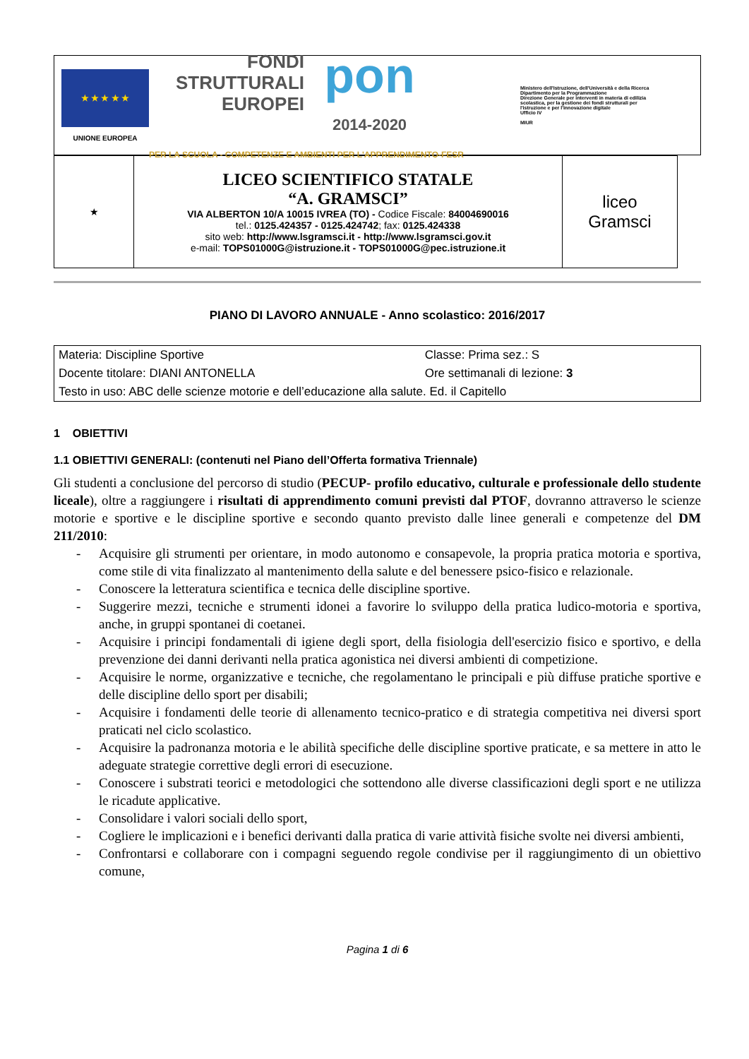★ ★ ★ ★ ★
UNIONE EUROPEA
FONDI
STRUTTURALI
EUROPEI
pon
2014-2020
PER LA SCUOLA - COMPETENZE E AMBIENTI PER L'APPRENDIMENTO-FESR
Ministero dell'Istruzione, dell'Università e della Ricerca
Dipartimento per la Programmazione
Direzione Generale per interventi in materia di edilizia scolastica, per la gestione dei fondi strutturali per l'istruzione e per l'innovazione digitale
Ufficio IV
MIUR
| ★ | LICEO SCIENTIFICO STATALE “A. GRAMSCI” VIA ALBERTON 10/A 10015 IVREA (TO) - Codice Fiscale: 84004690016 tel.: 0125.424357 - 0125.424742 ; fax: 0125.424338 sito web: http://www.lsgramsci.it - http://www.lsgramsci.gov.it e-mail: TOPS01000G@istruzione.it - TOPS01000G@pec.istruzione.it | liceo Gramsci |
PIANO DI LAVORO ANNUALE - Anno scolastico: 2016/2017
| Materia: Discipline Sportive | Classe: Prima sez.: S |
| Docente titolare: DIANI ANTONELLA | Ore settimanali di lezione: 3 |
| Testo in uso: ABC delle scienze motorie e dell’educazione alla salute. Ed. il Capitello | |
1 OBIETTIVI
1.1 OBIETTIVI GENERALI: (contenuti nel Piano dell’Offerta formativa Triennale)
Gli studenti a conclusione del percorso di studio (PECUP- profilo educativo, culturale e professionale dello studente liceale), oltre a raggiungere i risultati di apprendimento comuni previsti dal PTOF, dovranno attraverso le scienze motorie e sportive e le discipline sportive e secondo quanto previsto dalle linee generali e competenze del DM 211/2010:
- Acquisire gli strumenti per orientare, in modo autonomo e consapevole, la propria pratica motoria e sportiva, come stile di vita finalizzato al mantenimento della salute e del benessere psico-fisico e relazionale.
- Conoscere la letteratura scientifica e tecnica delle discipline sportive.
- Suggerire mezzi, tecniche e strumenti idonei a favorire lo sviluppo della pratica ludico-motoria e sportiva, anche, in gruppi spontanei di coetanei.
- Acquisire i principi fondamentali di igiene degli sport, della fisiologia dell'esercizio fisico e sportivo, e della prevenzione dei danni derivanti nella pratica agonistica nei diversi ambienti di competizione.
- Acquisire le norme, organizzative e tecniche, che regolamentano le principali e più diffuse pratiche sportive e delle discipline dello sport per disabili;
- Acquisire i fondamenti delle teorie di allenamento tecnico-pratico e di strategia competitiva nei diversi sport praticati nel ciclo scolastico.
- Acquisire la padronanza motoria e le abilità specifiche delle discipline sportive praticate, e sa mettere in atto le adeguate strategie correttive degli errori di esecuzione.
- Conoscere i substrati teorici e metodologici che sottendono alle diverse classificazioni degli sport e ne utilizza le ricadute applicative.
- Consolidare i valori sociali dello sport,
- Cogliere le implicazioni e i benefici derivanti dalla pratica di varie attività fisiche svolte nei diversi ambienti,
- Confrontarsi e collaborare con i compagni seguendo regole condivise per il raggiungimento di un obiettivo comune,
Pagina 1 di 6